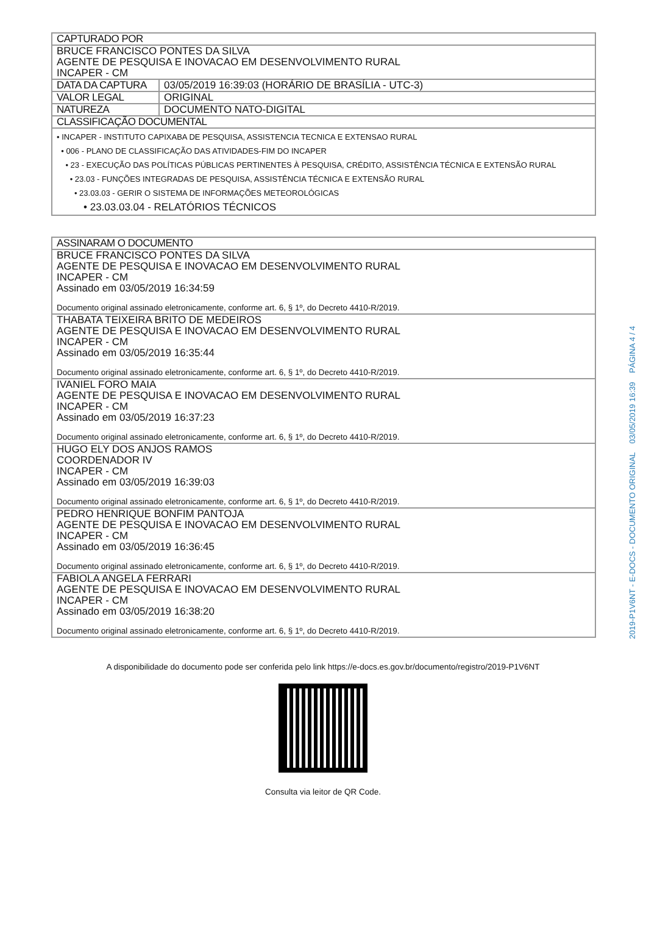| CAPTURADO POR | |
| --- | --- |
| BRUCE FRANCISCO PONTES DA SILVA AGENTE DE PESQUISA E INOVACAO EM DESENVOLVIMENTO RURAL INCAPER - CM | |
| DATA DA CAPTURA | 03/05/2019 16:39:03 (HORÁRIO DE BRASÍLIA - UTC-3) |
| VALOR LEGAL | ORIGINAL |
| NATUREZA | DOCUMENTO NATO-DIGITAL |
| CLASSIFICAÇÃO DOCUMENTAL | |
| • INCAPER - INSTITUTO CAPIXABA DE PESQUISA, ASSISTENCIA TECNICA E EXTENSAO RURAL • 006 - PLANO DE CLASSIFICAÇÃO DAS ATIVIDADES-FIM DO INCAPER • 23 - EXECUÇÃO DAS POLÍTICAS PÚBLICAS PERTINENTES À PESQUISA, CRÉDITO, ASSISTÊNCIA TÉCNICA E EXTENSÃO RURAL • 23.03 - FUNÇÕES INTEGRADAS DE PESQUISA, ASSISTÊNCIA TÉCNICA E EXTENSÃO RURAL • 23.03.03 - GERIR O SISTEMA DE INFORMAÇÕES METEOROLÓGICAS • 23.03.03.04 - RELATÓRIOS TÉCNICOS | |
| ASSINARAM O DOCUMENTO |
| --- |
| BRUCE FRANCISCO PONTES DA SILVA AGENTE DE PESQUISA E INOVACAO EM DESENVOLVIMENTO RURAL INCAPER - CM Assinado em 03/05/2019 16:34:59 Documento original assinado eletronicamente, conforme art. 6, § 1º, do Decreto 4410-R/2019. |
| THABATA TEIXEIRA BRITO DE MEDEIROS AGENTE DE PESQUISA E INOVACAO EM DESENVOLVIMENTO RURAL INCAPER - CM Assinado em 03/05/2019 16:35:44 Documento original assinado eletronicamente, conforme art. 6, § 1º, do Decreto 4410-R/2019. |
| IVANIEL FORO MAIA AGENTE DE PESQUISA E INOVACAO EM DESENVOLVIMENTO RURAL INCAPER - CM Assinado em 03/05/2019 16:37:23 Documento original assinado eletronicamente, conforme art. 6, § 1º, do Decreto 4410-R/2019. |
| HUGO ELY DOS ANJOS RAMOS COORDENADOR IV INCAPER - CM Assinado em 03/05/2019 16:39:03 Documento original assinado eletronicamente, conforme art. 6, § 1º, do Decreto 4410-R/2019. |
| PEDRO HENRIQUE BONFIM PANTOJA AGENTE DE PESQUISA E INOVACAO EM DESENVOLVIMENTO RURAL INCAPER - CM Assinado em 03/05/2019 16:36:45 Documento original assinado eletronicamente, conforme art. 6, § 1º, do Decreto 4410-R/2019. |
| FABIOLA ANGELA FERRARI AGENTE DE PESQUISA E INOVACAO EM DESENVOLVIMENTO RURAL INCAPER - CM Assinado em 03/05/2019 16:38:20 Documento original assinado eletronicamente, conforme art. 6, § 1º, do Decreto 4410-R/2019. |
A disponibilidade do documento pode ser conferida pelo link https://e-docs.es.gov.br/documento/registro/2019-P1V6NT
Consulta via leitor de QR Code.
2019-P1V6NT - E-DOCS - DOCUMENTO ORIGINAL 03/05/2019 16:39 PÁGINA 4 / 4